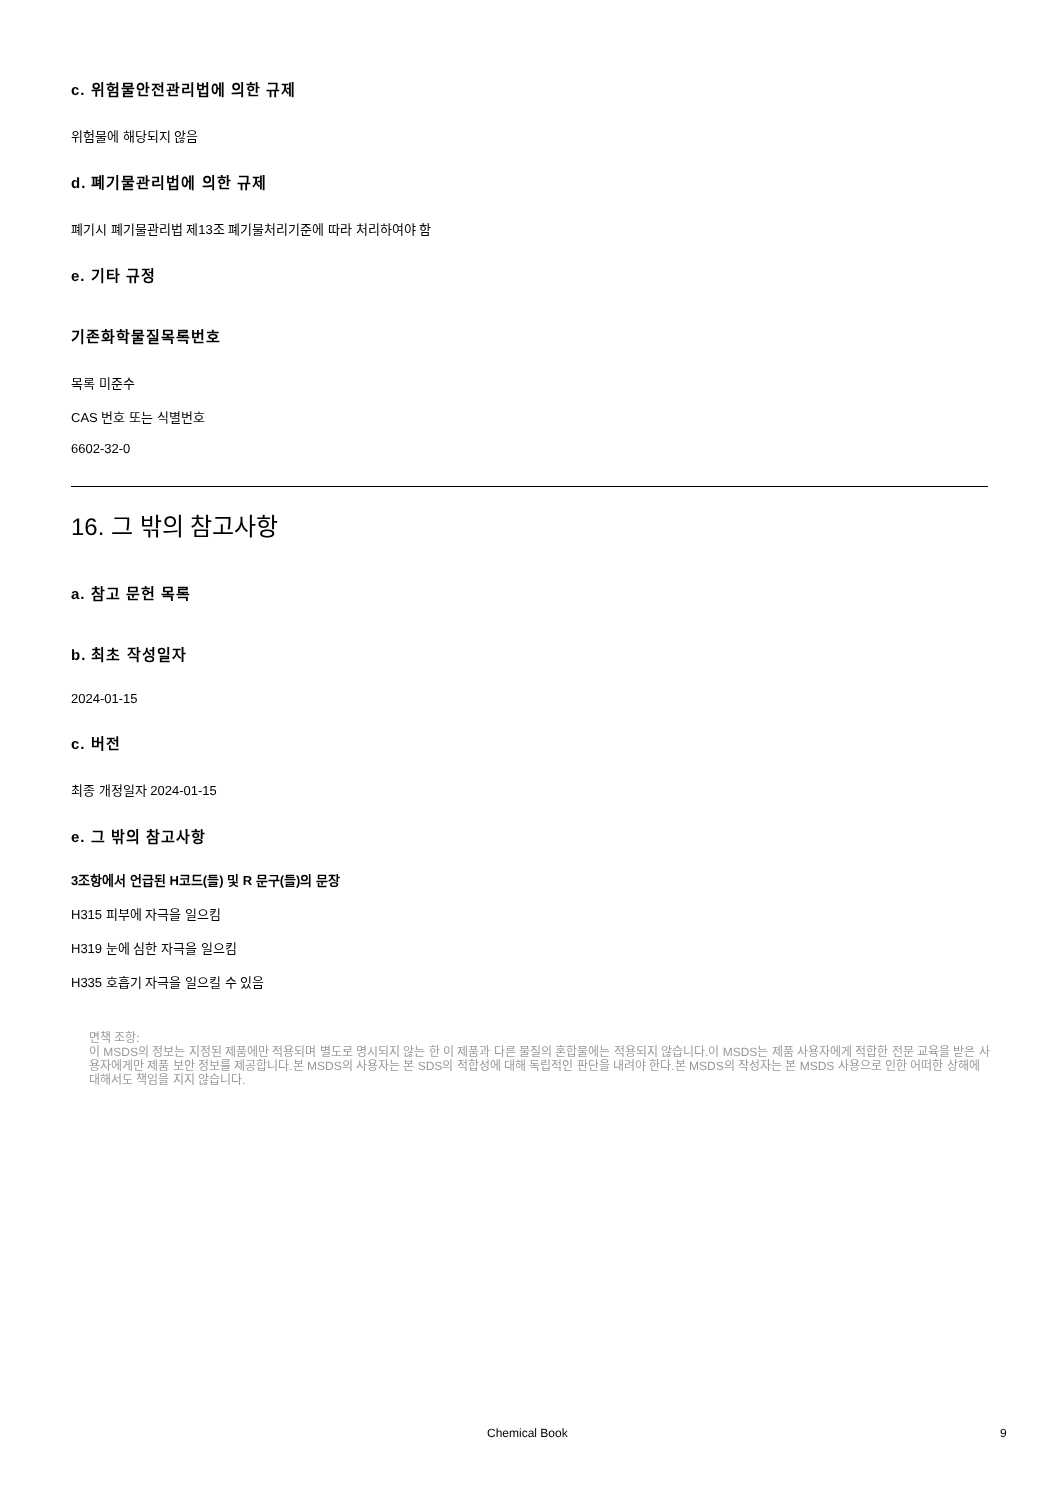c. 위험물안전관리법에 의한 규제
위험물에 해당되지 않음
d. 폐기물관리법에 의한 규제
폐기시 폐기물관리법 제13조 폐기물처리기준에 따라 처리하여야 함
e. 기타 규정
기존화학물질목록번호
목록 미준수
CAS 번호 또는 식별번호
6602-32-0
16. 그 밖의 참고사항
a. 참고 문헌 목록
b. 최초 작성일자
2024-01-15
c. 버전
최종 개정일자 2024-01-15
e. 그 밖의 참고사항
3조항에서 언급된 H코드(들) 및 R 문구(들)의 문장
H315 피부에 자극을 일으킴
H319 눈에 심한 자극을 일으킴
H335 호흡기 자극을 일으킬 수 있음
면책 조항:
이 MSDS의 정보는 지정된 제품에만 적용되며 별도로 명시되지 않는 한 이 제품과 다른 물질의 혼합물에는 적용되지 않습니다.이 MSDS는 제품 사용자에게 적합한 전문 교육을 받은 사용자에게만 제품 보안 정보를 제공합니다.본 MSDS의 사용자는 본 SDS의 적합성에 대해 독립적인 판단을 내려야 한다.본 MSDS의 작성자는 본 MSDS 사용으로 인한 어떠한 상해에 대해서도 책임을 지지 않습니다.
Chemical Book 9